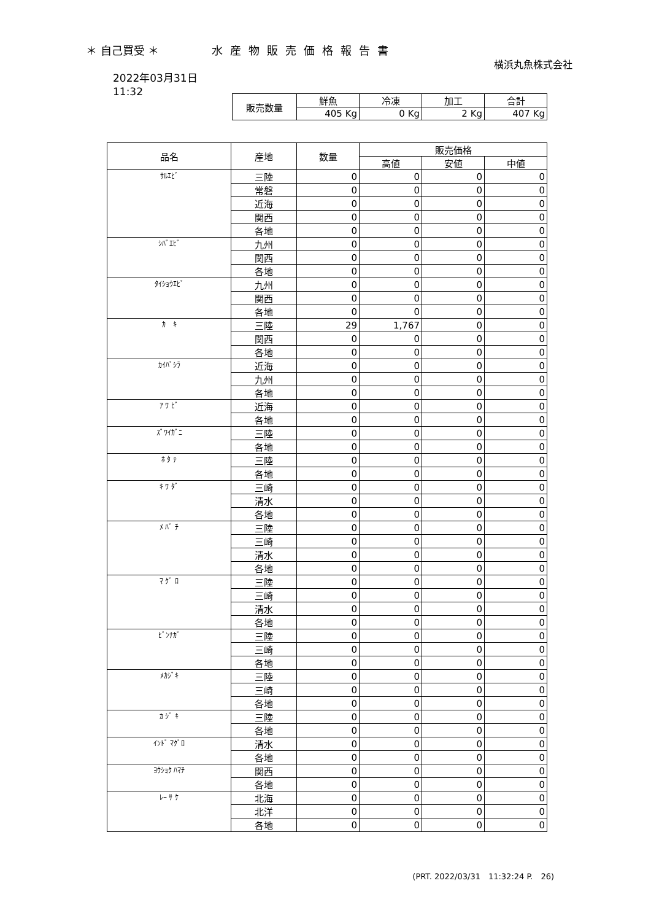＊ 自己買受 ＊ 水産物販売価格報告書
横浜丸魚株式会社
2022年03月31日
11:32
| 販売数量 | 鮮魚 | 冷凍 | 加工 | 合計 |
| --- | --- | --- | --- | --- |
| | 405 Kg | 0 Kg | 2 Kg | 407 Kg |
| 品名 | 産地 | 数量 | 販売価格 | | |
| --- | --- | --- | --- | --- | --- |
| | | | 高値 | 安値 | 中値 |
| ｻﾙｴﾋﾞ | 三陸 | 0 | 0 | 0 | 0 |
| | 常磐 | 0 | 0 | 0 | 0 |
| | 近海 | 0 | 0 | 0 | 0 |
| | 関西 | 0 | 0 | 0 | 0 |
| | 各地 | 0 | 0 | 0 | 0 |
| ｼﾊﾞｴﾋﾞ | 九州 | 0 | 0 | 0 | 0 |
| | 関西 | 0 | 0 | 0 | 0 |
| | 各地 | 0 | 0 | 0 | 0 |
| ﾀｲｼｮｳｴﾋﾞ | 九州 | 0 | 0 | 0 | 0 |
| | 関西 | 0 | 0 | 0 | 0 |
| | 各地 | 0 | 0 | 0 | 0 |
| ｶ ｷ | 三陸 | 29 | 1,767 | 0 | 0 |
| | 関西 | 0 | 0 | 0 | 0 |
| | 各地 | 0 | 0 | 0 | 0 |
| ｶｲﾊﾞｼﾗ | 近海 | 0 | 0 | 0 | 0 |
| | 九州 | 0 | 0 | 0 | 0 |
| | 各地 | 0 | 0 | 0 | 0 |
| ｱ ﾜ ﾋﾞ | 近海 | 0 | 0 | 0 | 0 |
| | 各地 | 0 | 0 | 0 | 0 |
| ｽﾞﾜｲｶﾞﾆ | 三陸 | 0 | 0 | 0 | 0 |
| | 各地 | 0 | 0 | 0 | 0 |
| ﾎ ﾀ ﾃ | 三陸 | 0 | 0 | 0 | 0 |
| | 各地 | 0 | 0 | 0 | 0 |
| ｷ ﾜ ﾀﾞ | 三崎 | 0 | 0 | 0 | 0 |
| | 清水 | 0 | 0 | 0 | 0 |
| | 各地 | 0 | 0 | 0 | 0 |
| ﾒ ﾊﾞ ﾁ | 三陸 | 0 | 0 | 0 | 0 |
| | 三崎 | 0 | 0 | 0 | 0 |
| | 清水 | 0 | 0 | 0 | 0 |
| | 各地 | 0 | 0 | 0 | 0 |
| ﾏ ｸﾞ ﾛ | 三陸 | 0 | 0 | 0 | 0 |
| | 三崎 | 0 | 0 | 0 | 0 |
| | 清水 | 0 | 0 | 0 | 0 |
| | 各地 | 0 | 0 | 0 | 0 |
| ﾋﾞﾝﾅｶﾞ | 三陸 | 0 | 0 | 0 | 0 |
| | 三崎 | 0 | 0 | 0 | 0 |
| | 各地 | 0 | 0 | 0 | 0 |
| ﾒｶｼﾞｷ | 三陸 | 0 | 0 | 0 | 0 |
| | 三崎 | 0 | 0 | 0 | 0 |
| | 各地 | 0 | 0 | 0 | 0 |
| ｶ ｼﾞ ｷ | 三陸 | 0 | 0 | 0 | 0 |
| | 各地 | 0 | 0 | 0 | 0 |
| ｲﾝﾄﾞ ﾏｸﾞﾛ | 清水 | 0 | 0 | 0 | 0 |
| | 各地 | 0 | 0 | 0 | 0 |
| ﾖｳｼｮｸ ﾊﾏﾁ | 関西 | 0 | 0 | 0 | 0 |
| | 各地 | 0 | 0 | 0 | 0 |
| ﾚｰ ｻ ｹ | 北海 | 0 | 0 | 0 | 0 |
| | 北洋 | 0 | 0 | 0 | 0 |
| | 各地 | 0 | 0 | 0 | 0 |
(PRT. 2022/03/31　11:32:24 P.　26)